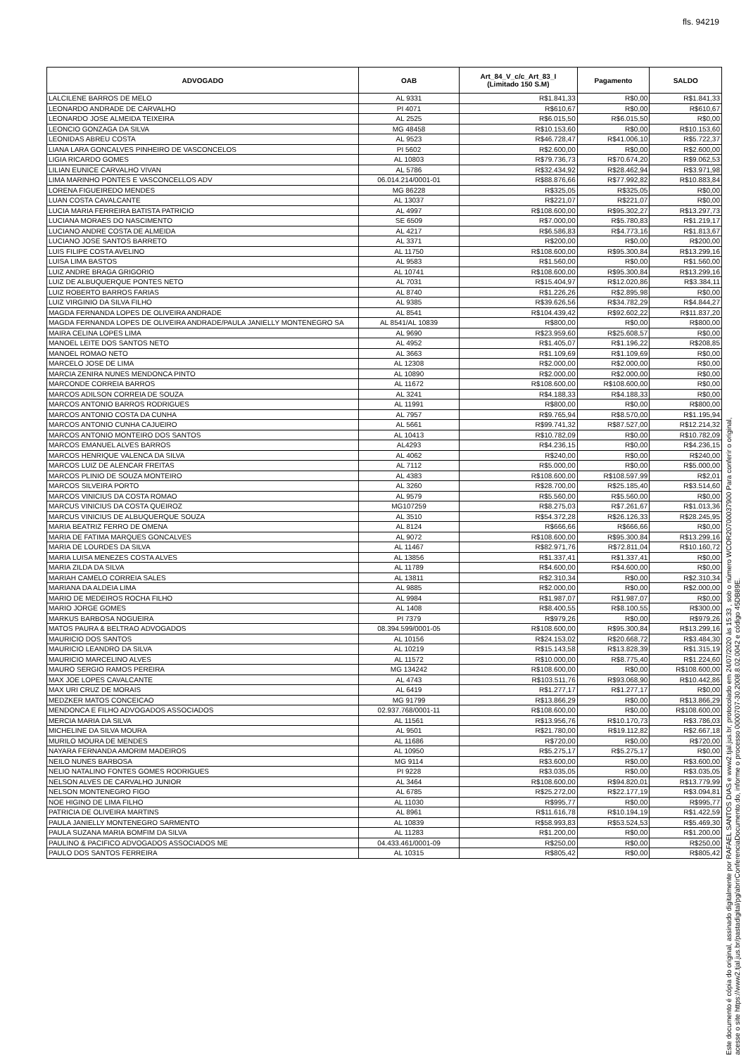fls. 94219
| ADVOGADO | OAB | Art_84_V_c/c_Art_83_I (Limitado 150 S.M) | Pagamento | SALDO |
| --- | --- | --- | --- | --- |
| LALCILENE BARROS DE MELO | AL 9331 | R$1.841,33 | R$0,00 | R$1.841,33 |
| LEONARDO ANDRADE DE CARVALHO | PI 4071 | R$610,67 | R$0,00 | R$610,67 |
| LEONARDO JOSE ALMEIDA TEIXEIRA | AL 2525 | R$6.015,50 | R$6.015,50 | R$0,00 |
| LEONCIO GONZAGA DA SILVA | MG 48458 | R$10.153,60 | R$0,00 | R$10.153,60 |
| LEONIDAS ABREU COSTA | AL 9523 | R$46.728,47 | R$41.006,10 | R$5.722,37 |
| LIANA LARA GONCALVES PINHEIRO DE VASCONCELOS | PI 5602 | R$2.600,00 | R$0,00 | R$2.600,00 |
| LIGIA RICARDO GOMES | AL 10803 | R$79.736,73 | R$70.674,20 | R$9.062,53 |
| LILIAN EUNICE CARVALHO VIVAN | AL 5786 | R$32.434,92 | R$28.462,94 | R$3.971,98 |
| LIMA MARINHO PONTES E VASCONCELLOS ADV | 06.014.214/0001-01 | R$88.876,66 | R$77.992,82 | R$10.883,84 |
| LORENA FIGUEIREDO MENDES | MG 86228 | R$325,05 | R$325,05 | R$0,00 |
| LUAN COSTA CAVALCANTE | AL 13037 | R$221,07 | R$221,07 | R$0,00 |
| LUCIA MARIA FERREIRA BATISTA PATRICIO | AL 4997 | R$108.600,00 | R$95.302,27 | R$13.297,73 |
| LUCIANA MORAES DO NASCIMENTO | SE 6509 | R$7.000,00 | R$5.780,83 | R$1.219,17 |
| LUCIANO ANDRE COSTA DE ALMEIDA | AL 4217 | R$6.586,83 | R$4.773,16 | R$1.813,67 |
| LUCIANO JOSE SANTOS BARRETO | AL 3371 | R$200,00 | R$0,00 | R$200,00 |
| LUIS FILIPE COSTA AVELINO | AL 11750 | R$108.600,00 | R$95.300,84 | R$13.299,16 |
| LUISA LIMA BASTOS | AL 9583 | R$1.560,00 | R$0,00 | R$1.560,00 |
| LUIZ ANDRE BRAGA GRIGORIO | AL 10741 | R$108.600,00 | R$95.300,84 | R$13.299,16 |
| LUIZ DE ALBUQUERQUE PONTES NETO | AL 7031 | R$15.404,97 | R$12.020,86 | R$3.384,11 |
| LUIZ ROBERTO BARROS FARIAS | AL 8740 | R$1.226,26 | R$2.895,98 | R$0,00 |
| LUIZ VIRGINIO DA SILVA FILHO | AL 9385 | R$39.626,56 | R$34.782,29 | R$4.844,27 |
| MAGDA FERNANDA LOPES DE OLIVEIRA ANDRADE | AL 8541 | R$104.439,42 | R$92.602,22 | R$11.837,20 |
| MAGDA FERNANDA LOPES DE OLIVEIRA ANDRADE/PAULA JANIELLY MONTENEGRO SA | AL 8541/AL 10839 | R$800,00 | R$0,00 | R$800,00 |
| MAIRA CELINA LOPES LIMA | AL 9690 | R$23.959,60 | R$25.608,57 | R$0,00 |
| MANOEL LEITE DOS SANTOS NETO | AL 4952 | R$1.405,07 | R$1.196,22 | R$208,85 |
| MANOEL ROMAO NETO | AL 3663 | R$1.109,69 | R$1.109,69 | R$0,00 |
| MARCELO JOSE DE LIMA | AL 12308 | R$2.000,00 | R$2.000,00 | R$0,00 |
| MARCIA ZENIRA NUNES MENDONCA PINTO | AL 10890 | R$2.000,00 | R$2.000,00 | R$0,00 |
| MARCONDE CORREIA BARROS | AL 11672 | R$108.600,00 | R$108.600,00 | R$0,00 |
| MARCOS ADILSON CORREIA DE SOUZA | AL 3241 | R$4.188,33 | R$4.188,33 | R$0,00 |
| MARCOS ANTONIO BARROS RODRIGUES | AL 11991 | R$800,00 | R$0,00 | R$800,00 |
| MARCOS ANTONIO COSTA DA CUNHA | AL 7957 | R$9.765,94 | R$8.570,00 | R$1.195,94 |
| MARCOS ANTONIO CUNHA CAJUEIRO | AL 5661 | R$99.741,32 | R$87.527,00 | R$12.214,32 |
| MARCOS ANTONIO MONTEIRO DOS SANTOS | AL 10413 | R$10.782,09 | R$0,00 | R$10.782,09 |
| MARCOS EMANUEL ALVES BARROS | AL4293 | R$4.236,15 | R$0,00 | R$4.236,15 |
| MARCOS HENRIQUE VALENCA DA SILVA | AL 4062 | R$240,00 | R$0,00 | R$240,00 |
| MARCOS LUIZ DE ALENCAR FREITAS | AL 7112 | R$5.000,00 | R$0,00 | R$5.000,00 |
| MARCOS PLINIO DE SOUZA MONTEIRO | AL 4383 | R$108.600,00 | R$108.597,99 | R$2,01 |
| MARCOS SILVEIRA PORTO | AL 3260 | R$28.700,00 | R$25.185,40 | R$3.514,60 |
| MARCOS VINICIUS DA COSTA ROMAO | AL 9579 | R$5.560,00 | R$5.560,00 | R$0,00 |
| MARCUS VINICIUS DA COSTA QUEIROZ | MG107259 | R$8.275,03 | R$7.261,67 | R$1.013,36 |
| MARCUS VINICIUS DE ALBUQUERQUE SOUZA | AL 3510 | R$54.372,28 | R$26.126,33 | R$28.245,95 |
| MARIA BEATRIZ FERRO DE OMENA | AL 8124 | R$666,66 | R$666,66 | R$0,00 |
| MARIA DE FATIMA MARQUES GONCALVES | AL 9072 | R$108.600,00 | R$95.300,84 | R$13.299,16 |
| MARIA DE LOURDES DA SILVA | AL 11467 | R$82.971,76 | R$72.811,04 | R$10.160,72 |
| MARIA LUISA MENEZES COSTA ALVES | AL 13856 | R$1.337,41 | R$1.337,41 | R$0,00 |
| MARIA ZILDA DA SILVA | AL 11789 | R$4.600,00 | R$4.600,00 | R$0,00 |
| MARIAH CAMELO CORREIA SALES | AL 13811 | R$2.310,34 | R$0,00 | R$2.310,34 |
| MARIANA DA ALDEIA LIMA | AL 9885 | R$2.000,00 | R$0,00 | R$2.000,00 |
| MARIO DE MEDEIROS ROCHA FILHO | AL 9984 | R$1.987,07 | R$1.987,07 | R$0,00 |
| MARIO JORGE GOMES | AL 1408 | R$8.400,55 | R$8.100,55 | R$300,00 |
| MARKUS BARBOSA NOGUEIRA | PI 7379 | R$979,26 | R$0,00 | R$979,26 |
| MATOS PAURA & BELTRAO ADVOGADOS | 08.394.599/0001-05 | R$108.600,00 | R$95.300,84 | R$13.299,16 |
| MAURICIO DOS SANTOS | AL 10156 | R$24.153,02 | R$20.668,72 | R$3.484,30 |
| MAURICIO LEANDRO DA SILVA | AL 10219 | R$15.143,58 | R$13.828,39 | R$1.315,19 |
| MAURICIO MARCELINO ALVES | AL 11572 | R$10.000,00 | R$8.775,40 | R$1.224,60 |
| MAURO SERGIO RAMOS PEREIRA | MG 134242 | R$108.600,00 | R$0,00 | R$108.600,00 |
| MAX JOE LOPES CAVALCANTE | AL 4743 | R$103.511,76 | R$93.068,90 | R$10.442,86 |
| MAX URI CRUZ DE MORAIS | AL 6419 | R$1.277,17 | R$1.277,17 | R$0,00 |
| MEDZKER MATOS CONCEICAO | MG 91799 | R$13.866,29 | R$0,00 | R$13.866,29 |
| MENDONCA E FILHO ADVOGADOS ASSOCIADOS | 02.937.768/0001-11 | R$108.600,00 | R$0,00 | R$108.600,00 |
| MERCIA MARIA DA SILVA | AL 11561 | R$13.956,76 | R$10.170,73 | R$3.786,03 |
| MICHELINE DA SILVA MOURA | AL 9501 | R$21.780,00 | R$19.112,82 | R$2.667,18 |
| MURILO MOURA DE MENDES | AL 11686 | R$720,00 | R$0,00 | R$720,00 |
| NAYARA FERNANDA AMORIM MADEIROS | AL 10950 | R$5.275,17 | R$5.275,17 | R$0,00 |
| NEILO NUNES BARBOSA | MG 9114 | R$3.600,00 | R$0,00 | R$3.600,00 |
| NELIO NATALINO FONTES GOMES RODRIGUES | PI 9228 | R$3.035,05 | R$0,00 | R$3.035,05 |
| NELSON ALVES DE CARVALHO JUNIOR | AL 3464 | R$108.600,00 | R$94.820,01 | R$13.779,99 |
| NELSON MONTENEGRO FIGO | AL 6785 | R$25.272,00 | R$22.177,19 | R$3.094,81 |
| NOE HIGINO DE LIMA FILHO | AL 11030 | R$995,77 | R$0,00 | R$995,77 |
| PATRICIA DE OLIVEIRA MARTINS | AL 8961 | R$11.616,78 | R$10.194,19 | R$1.422,59 |
| PAULA JANIELLY MONTENEGRO SARMENTO | AL 10839 | R$58.993,83 | R$53.524,53 | R$5.469,30 |
| PAULA SUZANA MARIA BOMFIM DA SILVA | AL 11283 | R$1.200,00 | R$0,00 | R$1.200,00 |
| PAULINO & PACIFICO ADVOGADOS ASSOCIADOS ME | 04.433.461/0001-09 | R$250,00 | R$0,00 | R$250,00 |
| PAULO DOS SANTOS FERREIRA | AL 10315 | R$805,42 | R$0,00 | R$805,42 |
Este documento é cópia do original, assinado digitalmente por RAFAEL SANTOS DIAS e www2.tjal.jus.br, protocolado em 24/07/2020 às 15:33 , sob o número WCOR20700037900 Para conferir o original, acesse o site https://www2.tjal.jus.br/pastadigital/pg/abrirConferenciaDocumento.do, informe o processo 0000707-30.2008.8.02.0042 e código 45DB89E.